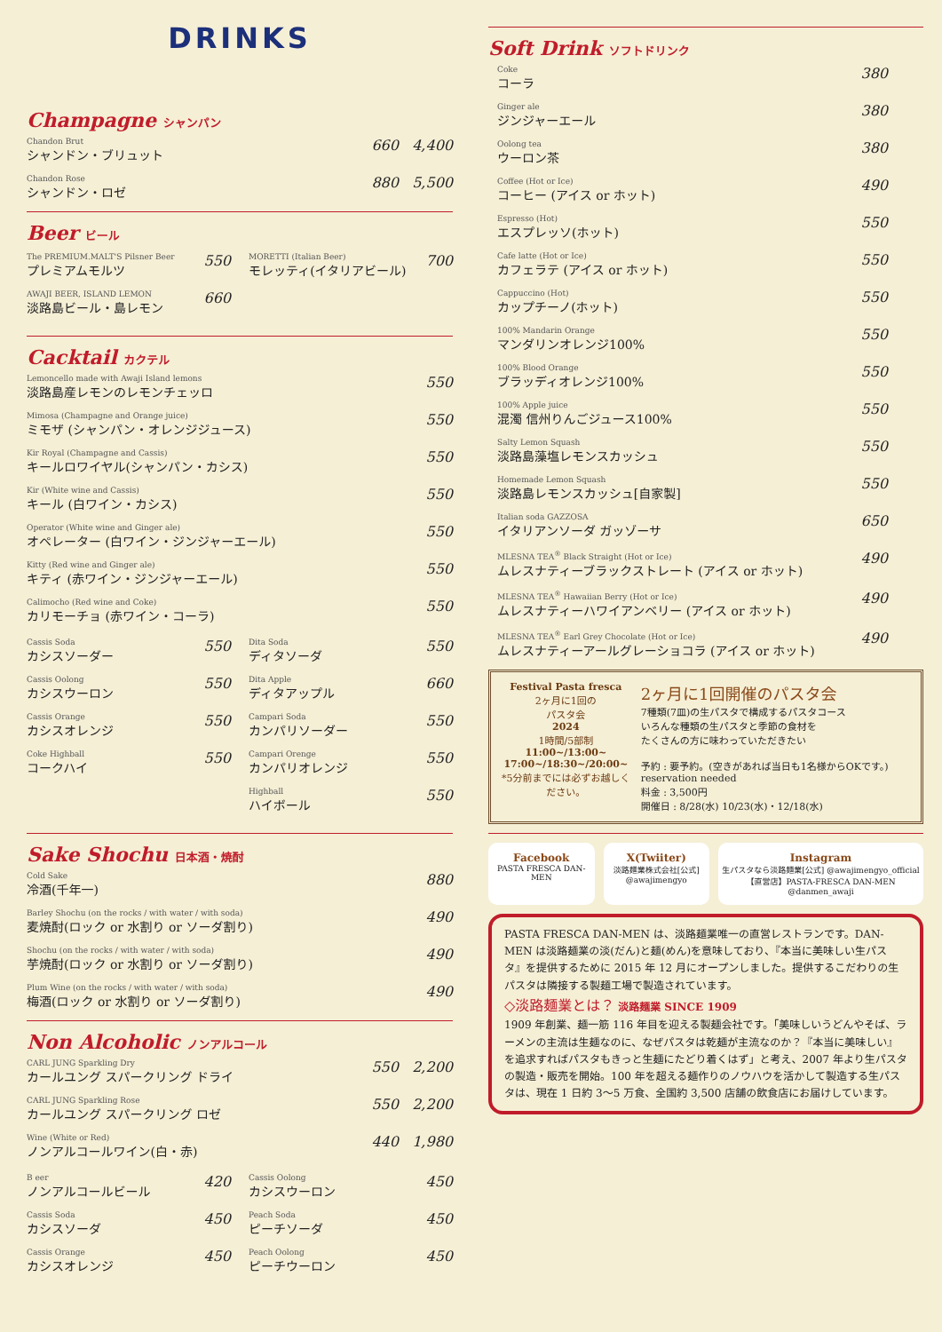DRINKS
Champagne シャンパン
Chandon Brut
シャンドン・ブリュット
660 4,400
Chandon Rose
シャンドン・ロゼ
880 5,500
Beer ビール
The PREMIUM.MALT'S Pilsner Beer
プレミアムモルツ
550
AWAJI BEER, ISLAND LEMON
淡路島ビール・島レモン
660
MORETTI (Italian Beer)
モレッティ(イタリアビール)
700
Cacktail カクテル
Lemoncello made with Awaji Island lemons
淡路島産レモンのレモンチェッロ
550
Mimosa (Champagne and Orange juice)
ミモザ (シャンパン・オレンジジュース)
550
Kir Royal (Champagne and Cassis)
キールロワイヤル(シャンパン・カシス)
550
Kir (White wine and Cassis)
キール (白ワイン・カシス)
550
Operator (White wine and Ginger ale)
オペレーター (白ワイン・ジンジャーエール)
550
Kitty (Red wine and Ginger ale)
キティ (赤ワイン・ジンジャーエール)
550
Calimocho (Red wine and Coke)
カリモーチョ (赤ワイン・コーラ)
550
Cassis Soda
カシスソーダー
550
Cassis Oolong
カシスウーロン
550
Cassis Orange
カシスオレンジ
550
Coke Highball
コークハイ
550
Dita Soda
ディタソーダ
550
Dita Apple
ディタアップル
660
Campari Soda
カンパリソーダー
550
Campari Orenge
カンパリオレンジ
550
Highball
ハイボール
550
Sake Shochu 日本酒・焼酎
Cold Sake
冷酒(千年一)
880
Barley Shochu (on the rocks / with water / with soda)
麦焼酎(ロック or 水割り or ソーダ割り)
490
Shochu (on the rocks / with water / with soda)
芋焼酎(ロック or 水割り or ソーダ割り)
490
Plum Wine (on the rocks / with water / with soda)
梅酒(ロック or 水割り or ソーダ割り)
490
Non Alcoholic ノンアルコール
CARL JUNG Sparkling Dry
カールユング スパークリング ドライ
550 2,200
CARL JUNG Sparkling Rose
カールユング スパークリング ロゼ
550 2,200
Wine (White or Red)
ノンアルコールワイン(白・赤)
440 1,980
B eer
ノンアルコールビール
420
Cassis Soda
カシスソーダ
450
Cassis Orange
カシスオレンジ
450
Cassis Oolong
カシスウーロン
450
Peach Soda
ピーチソーダ
450
Peach Oolong
ピーチウーロン
450
Soft Drink ソフトドリンク
Coke
コーラ
380
Ginger ale
ジンジャーエール
380
Oolong tea
ウーロン茶
380
Coffee (Hot or Ice)
コーヒー (アイス or ホット)
490
Espresso (Hot)
エスプレッソ(ホット)
550
Cafe latte (Hot or Ice)
カフェラテ (アイス or ホット)
550
Cappuccino (Hot)
カップチーノ(ホット)
550
100% Mandarin Orange
マンダリンオレンジ100%
550
100% Blood Orange
ブラッディオレンジ100%
550
100% Apple juice
混濁 信州りんごジュース100%
550
Salty Lemon Squash
淡路島藻塩レモンスカッシュ
550
Homemade Lemon Squash
淡路島レモンスカッシュ[自家製]
550
Italian soda GAZZOSA
イタリアンソーダ ガッゾーサ
650
MLESNA TEA<sup>®</sup> Black Straight (Hot or Ice)
ムレスナティーブラックストレート (アイス or ホット)
490
MLESNA TEA<sup>®</sup> Hawaiian Berry (Hot or Ice)
ムレスナティーハワイアンベリー (アイス or ホット)
490
MLESNA TEA<sup>®</sup> Earl Grey Chocolate (Hot or Ice)
ムレスナティーアールグレーショコラ (アイス or ホット)
490
Festival Pasta fresca
2ヶ月に1回の
パスタ会
2024
1時間/5部制
11:00~/13:00~
17:00~/18:30~/20:00~
*5分前までには必ずお越しください。
2ヶ月に1回開催のパスタ会
7種類(7皿)の生パスタで構成するパスタコース
いろんな種類の生パスタと季節の食材を
たくさんの方に味わっていただきたい
予約 : 要予約。(空きがあれば当日も1名様からOKです。) reservation needed
料金 : 3,500円
開催日 : 8/28(水) 10/23(水)・12/18(水)
Facebook
PASTA FRESCA DAN-MEN
X(Twiiter)
淡路麺業株式会社[公式]
@awajimengyo
Instagram
生パスタなら淡路麺業[公式] @awajimengyo_official
【直営店】PASTA-FRESCA DAN-MEN @danmen_awaji
PASTA FRESCA DAN-MEN は、淡路麺業唯一の直営レストランです。DAN-MEN は淡路麺業の淡(だん)と麺(めん)を意味しており、『本当に美味しい生パスタ』を提供するために 2015 年 12 月にオープンしました。提供するこだわりの生パスタは隣接する製麺工場で製造されています。
◇淡路麺業とは？ 淡路麺業 SINCE 1909
1909 年創業、麺一筋 116 年目を迎える製麺会社です。「美味しいうどんやそば、ラーメンの主流は生麺なのに、なぜパスタは乾麺が主流なのか？『本当に美味しい』を追求すればパスタもきっと生麺にたどり着くはず」と考え、2007 年より生パスタの製造・販売を開始。100 年を超える麺作りのノウハウを活かして製造する生パスタは、現在 1 日約 3～5 万食、全国約 3,500 店舗の飲食店にお届けしています。